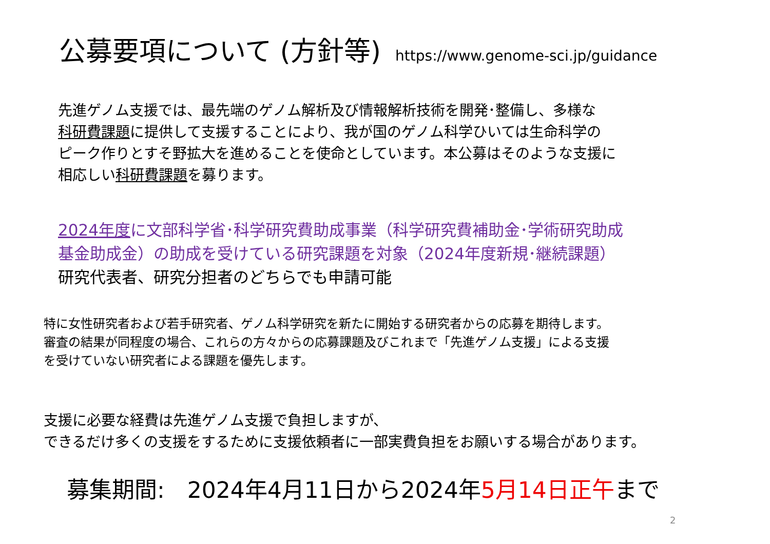公募要項について (方針等)
https://www.genome-sci.jp/guidance
先進ゲノム支援では、最先端のゲノム解析及び情報解析技術を開発･整備し、多様な
科研費課題に提供して支援することにより、我が国のゲノム科学ひいては生命科学の
ピーク作りとすそ野拡大を進めることを使命としています。本公募はそのような支援に
相応しい科研費課題を募ります。
2024年度に文部科学省･科学研究費助成事業（科学研究費補助金･学術研究助成
基金助成金）の助成を受けている研究課題を対象（2024年度新規･継続課題）
研究代表者、研究分担者のどちらでも申請可能
特に女性研究者および若手研究者、ゲノム科学研究を新たに開始する研究者からの応募を期待します。
審査の結果が同程度の場合、これらの方々からの応募課題及びこれまで「先進ゲノム支援」による支援
を受けていない研究者による課題を優先します。
支援に必要な経費は先進ゲノム支援で負担しますが、
できるだけ多くの支援をするために支援依頼者に一部実費負担をお願いする場合があります。
募集期間:　2024年4月11日から2024年5月14日正午まで
2